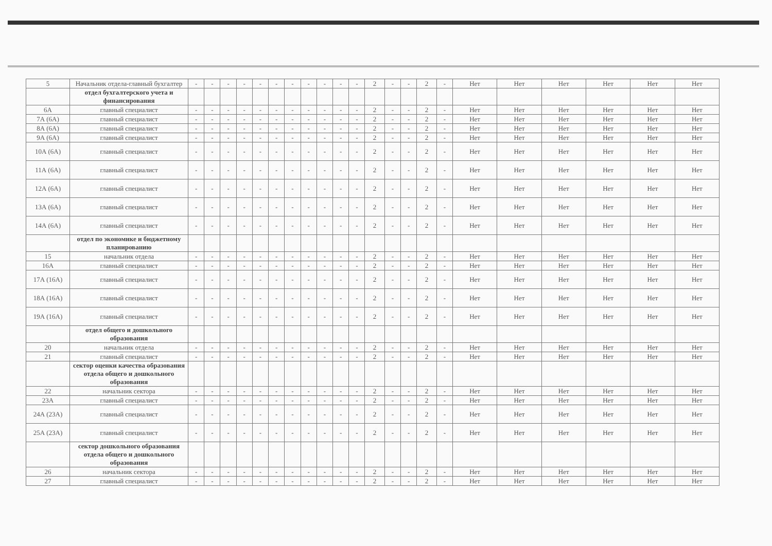| 5 | Начальник отдела-главный бухгалтер | - | - | - | - | - | - | - | - | - | - | - | 2 | - | - | 2 | - | Нет | Нет | Нет | Нет | Нет | Нет |
| | отдел бухгалтерского учета и финансирования | | | | | | | | | | | | | | | | | | | | | | |
| 6А | главный специалист | - | - | - | - | - | - | - | - | - | - | - | 2 | - | - | 2 | - | Нет | Нет | Нет | Нет | Нет | Нет |
| 7А (6А) | главный специалист | - | - | - | - | - | - | - | - | - | - | - | 2 | - | - | 2 | - | Нет | Нет | Нет | Нет | Нет | Нет |
| 8А (6А) | главный специалист | - | - | - | - | - | - | - | - | - | - | - | 2 | - | - | 2 | - | Нет | Нет | Нет | Нет | Нет | Нет |
| 9А (6А) | главный специалист | - | - | - | - | - | - | - | - | - | - | - | 2 | - | - | 2 | - | Нет | Нет | Нет | Нет | Нет | Нет |
| 10А (6А) | главный специалист | - | - | - | - | - | - | - | - | - | - | - | 2 | - | - | 2 | - | Нет | Нет | Нет | Нет | Нет | Нет |
| 11А (6А) | главный специалист | - | - | - | - | - | - | - | - | - | - | - | 2 | - | - | 2 | - | Нет | Нет | Нет | Нет | Нет | Нет |
| 12А (6А) | главный специалист | - | - | - | - | - | - | - | - | - | - | - | 2 | - | - | 2 | - | Нет | Нет | Нет | Нет | Нет | Нет |
| 13А (6А) | главный специалист | - | - | - | - | - | - | - | - | - | - | - | 2 | - | - | 2 | - | Нет | Нет | Нет | Нет | Нет | Нет |
| 14А (6А) | главный специалист | - | - | - | - | - | - | - | - | - | - | - | 2 | - | - | 2 | - | Нет | Нет | Нет | Нет | Нет | Нет |
| | отдел по экономике и бюджетному планированию | | | | | | | | | | | | | | | | | | | | | | |
| 15 | начальник отдела | - | - | - | - | - | - | - | - | - | - | - | 2 | - | - | 2 | - | Нет | Нет | Нет | Нет | Нет | Нет |
| 16А | главный специалист | - | - | - | - | - | - | - | - | - | - | - | 2 | - | - | 2 | - | Нет | Нет | Нет | Нет | Нет | Нет |
| 17А (16А) | главный специалист | - | - | - | - | - | - | - | - | - | - | - | 2 | - | - | 2 | - | Нет | Нет | Нет | Нет | Нет | Нет |
| 18А (16А) | главный специалист | - | - | - | - | - | - | - | - | - | - | - | 2 | - | - | 2 | - | Нет | Нет | Нет | Нет | Нет | Нет |
| 19А (16А) | главный специалист | - | - | - | - | - | - | - | - | - | - | - | 2 | - | - | 2 | - | Нет | Нет | Нет | Нет | Нет | Нет |
| | отдел общего и дошкольного образования | | | | | | | | | | | | | | | | | | | | | | |
| 20 | начальник отдела | - | - | - | - | - | - | - | - | - | - | - | 2 | - | - | 2 | - | Нет | Нет | Нет | Нет | Нет | Нет |
| 21 | главный специалист | - | - | - | - | - | - | - | - | - | - | - | 2 | - | - | 2 | - | Нет | Нет | Нет | Нет | Нет | Нет |
| | сектор оценки качества образования отдела общего и дошкольного образования | | | | | | | | | | | | | | | | | | | | | | |
| 22 | начальник сектора | - | - | - | - | - | - | - | - | - | - | - | 2 | - | - | 2 | - | Нет | Нет | Нет | Нет | Нет | Нет |
| 23А | главный специалист | - | - | - | - | - | - | - | - | - | - | - | 2 | - | - | 2 | - | Нет | Нет | Нет | Нет | Нет | Нет |
| 24А (23А) | главный специалист | - | - | - | - | - | - | - | - | - | - | - | 2 | - | - | 2 | - | Нет | Нет | Нет | Нет | Нет | Нет |
| 25А (23А) | главный специалист | - | - | - | - | - | - | - | - | - | - | - | 2 | - | - | 2 | - | Нет | Нет | Нет | Нет | Нет | Нет |
| | сектор дошкольного образования отдела общего и дошкольного образования | | | | | | | | | | | | | | | | | | | | | | |
| 26 | начальник сектора | - | - | - | - | - | - | - | - | - | - | - | 2 | - | - | 2 | - | Нет | Нет | Нет | Нет | Нет | Нет |
| 27 | главный специалист | - | - | - | - | - | - | - | - | - | - | - | 2 | - | - | 2 | - | Нет | Нет | Нет | Нет | Нет | Нет |